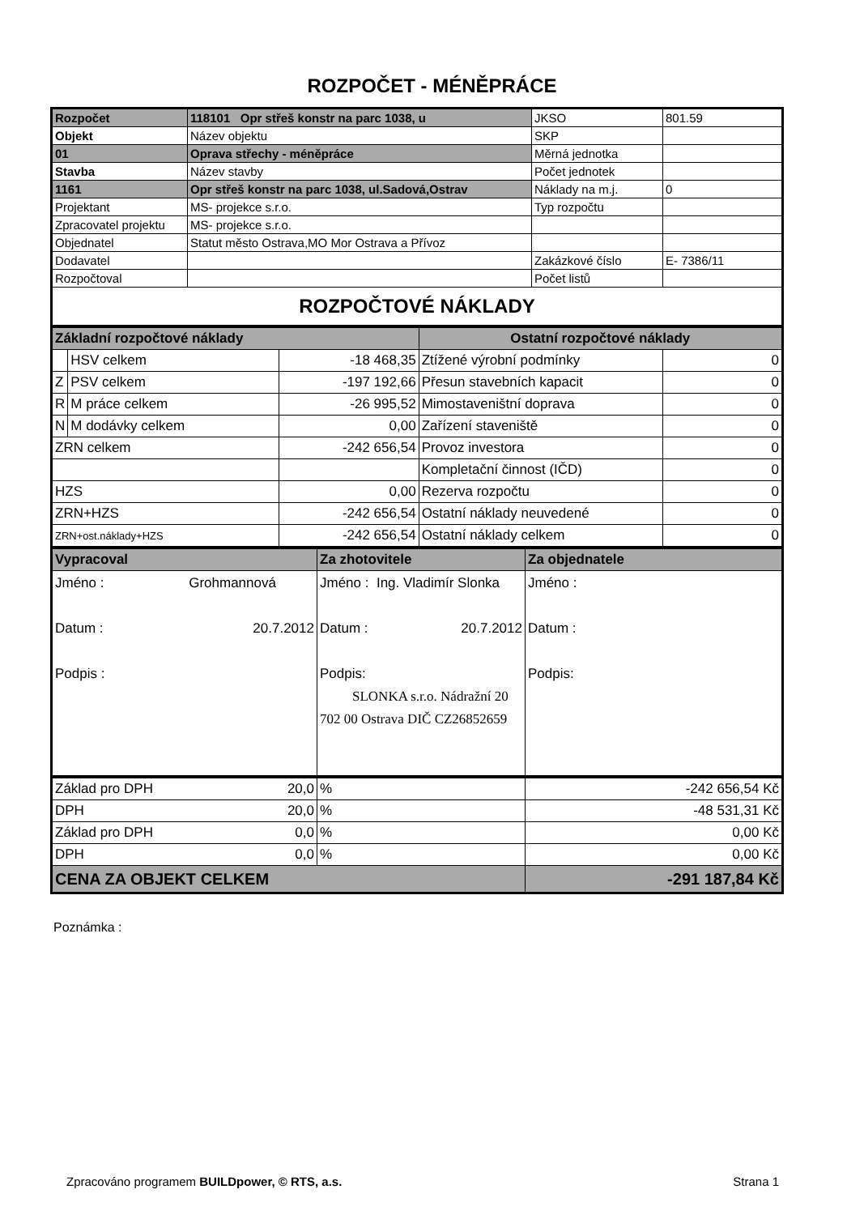ROZPOČET - MÉNĚPRÁCE
| Rozpočet | 118101 Opr střeš konstr na parc 1038, u | JKSO | 801.59 |
| Objekt | Název objektu | SKP | |
| 01 | Oprava střechy - méněpráce | Měrná jednotka | |
| Stavba | Název stavby | Počet jednotek | |
| 1161 | Opr střeš konstr na parc 1038, ul.Sadová,Ostrav | Náklady na m.j. | 0 |
| Projektant | MS- projekce s.r.o. | Typ rozpočtu | |
| Zpracovatel projektu | MS- projekce s.r.o. | | |
| Objednatel | Statut město Ostrava,MO Mor Ostrava a Přívoz | | |
| Dodavatel | | Zakázkové číslo | E- 7386/11 |
| Rozpočtoval | | Počet listů | |
| ROZPOČTOVÉ NÁKLADY | | | |
| Základní rozpočtové náklady | | | Ostatní rozpočtové náklady | |
| | HSV celkem | -18 468,35 | Ztížené výrobní podmínky | 0 |
| Z | PSV celkem | -197 192,66 | Přesun stavebních kapacit | 0 |
| R | M práce celkem | -26 995,52 | Mimostaveništní doprava | 0 |
| N | M dodávky celkem | 0,00 | Zařízení staveniště | 0 |
| ZRN celkem | | -242 656,54 | Provoz investora | 0 |
| | | | Kompletační činnost (IČD) | 0 |
| HZS | | 0,00 | Rezerva rozpočtu | 0 |
| ZRN+HZS | | -242 656,54 | Ostatní náklady neuvedené | 0 |
| ZRN+ost.náklady+HZS | | -242 656,54 | Ostatní náklady celkem | 0 |
| Vypracoval | Za zhotovitele | Za objednatele |
| Jméno : Grohmannová Datum : 20.7.2012 Podpis : | Jméno : Ing. Vladimír Slonka Datum : 20.7.2012 Podpis: SLONKA s.r.o. Nádražní 20 702 00 Ostrava DIČ CZ26852659 | Jméno : Datum : Podpis: |
| Základ pro DPH 20,0 | % | -242 656,54 Kč |
| DPH 20,0 | % | -48 531,31 Kč |
| Základ pro DPH 0,0 | % | 0,00 Kč |
| DPH 0,0 | % | 0,00 Kč |
| CENA ZA OBJEKT CELKEM | | -291 187,84 Kč |
Poznámka :
Zpracováno programem BUILDpower, © RTS, a.s. Strana 1